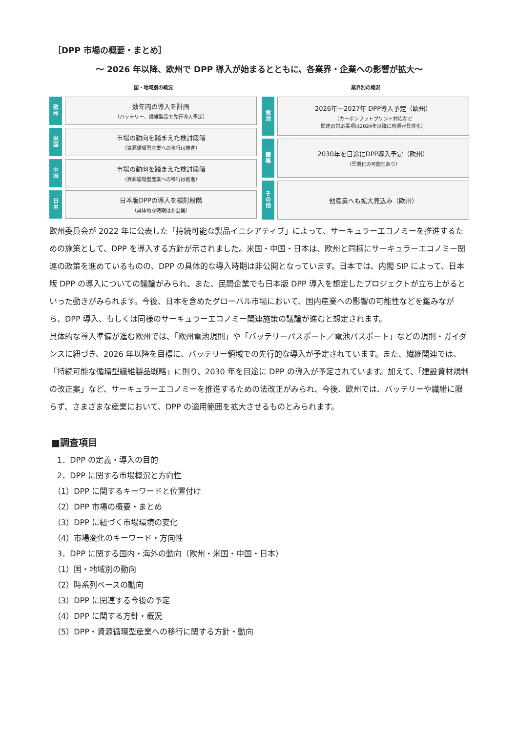［DPP 市場の概要・まとめ］
～ 2026 年以降、欧州で DPP 導入が始まるとともに、各業界・企業への影響が拡大～
国・地域別の概況
欧
州
数年内の導入を計画
（バッテリー、繊維製品で先行導入予定）
米
国
市場の動向を踏まえた検討段階
（資源循環型産業への移行は推進）
中
国
市場の動向を踏まえた検討段階
（資源循環型産業への移行は推進）
日
本
日本版DPPの導入を検討段階
（具体的な時期は非公開）
業界別の概況
電
池
2026年～2027年 DPP導入予定（欧州）
（カーボンフットプリント対応など
関連の対応事項は2024年以降に時期が具体化）
繊
維
2030年を目途にDPP導入予定（欧州）
（早期化の可能性あり）
そ
の
他
他産業へも拡大見込み（欧州）
欧州委員会が 2022 年に公表した「持続可能な製品イニシアティブ」によって、サーキュラーエコノミーを推進するための施策として、DPP を導入する方針が示されました。米国・中国・日本は、欧州と同様にサーキュラーエコノミー関連の政策を進めているものの、DPP の具体的な導入時期は非公開となっています。日本では、内閣 SIP によって、日本版 DPP の導入についての議論がみられ、また、民間企業でも日本版 DPP 導入を想定したプロジェクトが立ち上がるといった動きがみられます。今後、日本を含めたグローバル市場において、国内産業への影響の可能性などを鑑みながら、DPP 導入、もしくは同様のサーキュラーエコノミー関連施策の議論が進むと想定されます。
具体的な導入準備が進む欧州では、「欧州電池規則」や「バッテリーパスポート／電池パスポート」などの規則・ガイダンスに紐づき、2026 年以降を目標に、バッテリー領域での先行的な導入が予定されています。また、繊維関連では、「持続可能な循環型繊維製品戦略」に則り、2030 年を目途に DPP の導入が予定されています。加えて、「建設資材規制の改正案」など、サーキュラーエコノミーを推進するための法改正がみられ、今後、欧州では、バッテリーや繊維に限らず、さまざまな産業において、DPP の適用範囲を拡大させるものとみられます。
■調査項目
　1．DPP の定義・導入の目的
　2．DPP に関する市場概況と方向性
　（1）DPP に関するキーワードと位置付け
　（2）DPP 市場の概要・まとめ
　（3）DPP に紐づく市場環境の変化
　（4）市場変化のキーワード・方向性
　3．DPP に関する国内・海外の動向（欧州・米国・中国・日本）
　（1）国・地域別の動向
　（2）時系列ベースの動向
　（3）DPP に関連する今後の予定
　（4）DPP に関する方針・概況
　（5）DPP・資源循環型産業への移行に関する方針・動向